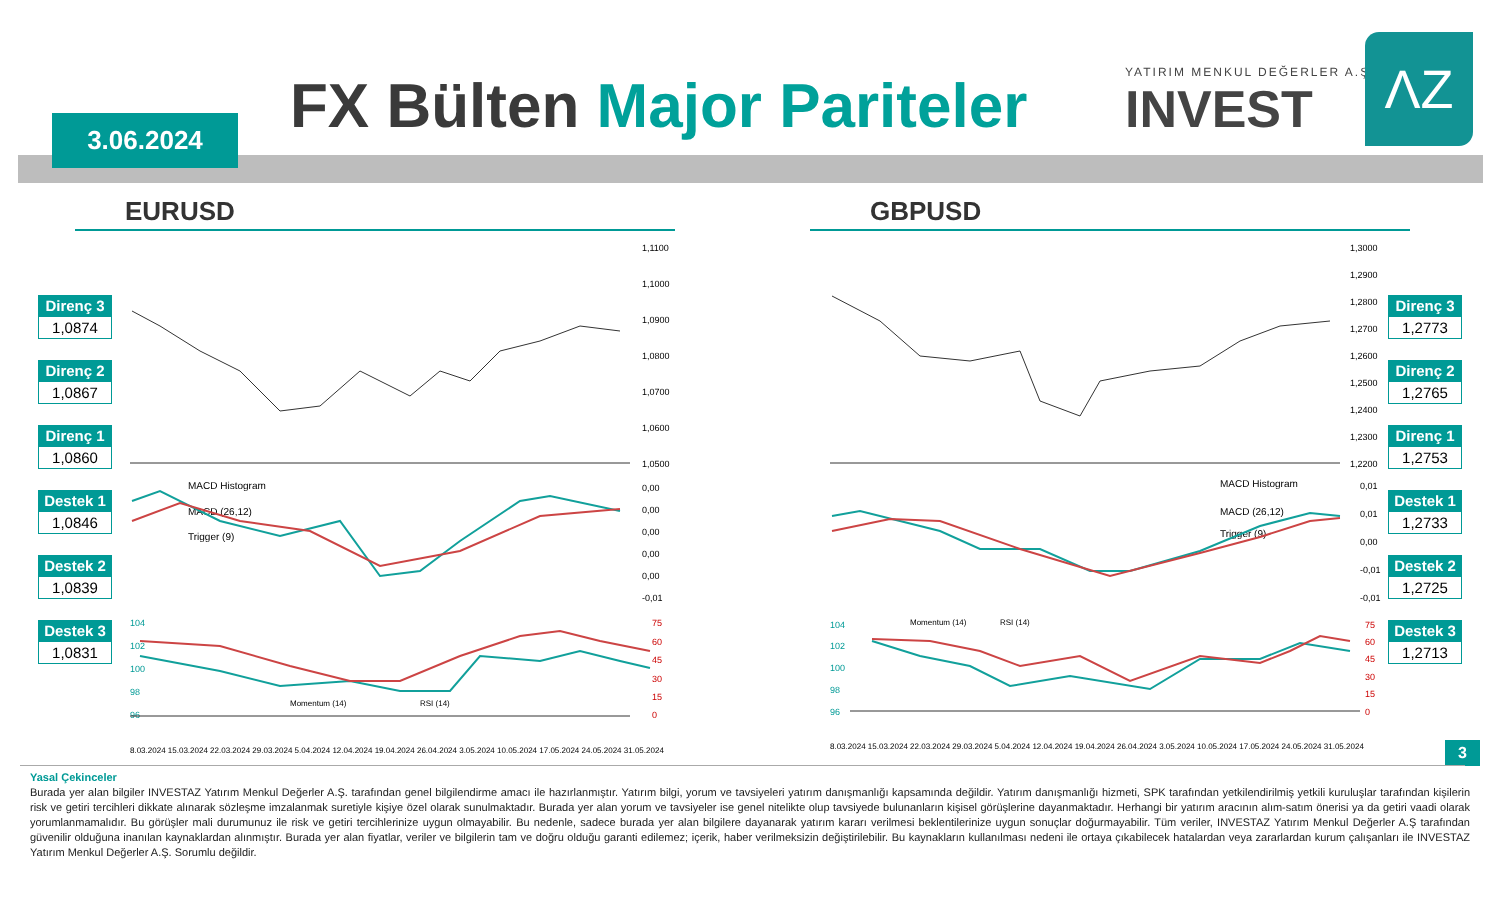3.06.2024 FX Bülten Major Pariteler
YATIRIM MENKUL DEĞERLER A.Ş.
INVEST
ΛZ
EURUSD
Direnç 3
1,0874
Direnç 2
1,0867
Direnç 1
1,0860
Destek 1
1,0846
Destek 2
1,0839
Destek 3
1,0831
1,1100
1,1000
1,0900
1,0800
1,0700
1,0600
1,0500
MACD Histogram
MACD (26,12)
Trigger (9)
0,00
0,00
0,00
0,00
0,00
-0,01
104
102
100
98
96
75
60
45
30
15
0
Momentum (14)
RSI (14)
8.03.2024 15.03.2024 22.03.2024 29.03.2024 5.04.2024 12.04.2024 19.04.2024 26.04.2024 3.05.2024 10.05.2024 17.05.2024 24.05.2024 31.05.2024
GBPUSD
Direnç 3
1,2773
Direnç 2
1,2765
Direnç 1
1,2753
Destek 1
1,2733
Destek 2
1,2725
Destek 3
1,2713
1,3000
1,2900
1,2800
1,2700
1,2600
1,2500
1,2400
1,2300
1,2200
MACD Histogram
MACD (26,12)
Trigger (9)
0,01
0,01
0,00
-0,01
-0,01
104
102
100
98
96
75
60
45
30
15
0
Momentum (14)
RSI (14)
8.03.2024 15.03.2024 22.03.2024 29.03.2024 5.04.2024 12.04.2024 19.04.2024 26.04.2024 3.05.2024 10.05.2024 17.05.2024 24.05.2024 31.05.2024
3
Yasal Çekinceler
Burada yer alan bilgiler INVESTAZ Yatırım Menkul Değerler A.Ş. tarafından genel bilgilendirme amacı ile hazırlanmıştır. Yatırım bilgi, yorum ve tavsiyeleri yatırım danışmanlığı kapsamında değildir. Yatırım danışmanlığı hizmeti, SPK tarafından yetkilendirilmiş yetkili kuruluşlar tarafından kişilerin risk ve getiri tercihleri dikkate alınarak sözleşme imzalanmak suretiyle kişiye özel olarak sunulmaktadır. Burada yer alan yorum ve tavsiyeler ise genel nitelikte olup tavsiyede bulunanların kişisel görüşlerine dayanmaktadır. Herhangi bir yatırım aracının alım-satım önerisi ya da getiri vaadi olarak yorumlanmamalıdır. Bu görüşler mali durumunuz ile risk ve getiri tercihlerinize uygun olmayabilir. Bu nedenle, sadece burada yer alan bilgilere dayanarak yatırım kararı verilmesi beklentilerinize uygun sonuçlar doğurmayabilir. Tüm veriler, INVESTAZ Yatırım Menkul Değerler A.Ş tarafından güvenilir olduğuna inanılan kaynaklardan alınmıştır. Burada yer alan fiyatlar, veriler ve bilgilerin tam ve doğru olduğu garanti edilemez; içerik, haber verilmeksizin değiştirilebilir. Bu kaynakların kullanılması nedeni ile ortaya çıkabilecek hatalardan veya zararlardan kurum çalışanları ile INVESTAZ Yatırım Menkul Değerler A.Ş. Sorumlu değildir.